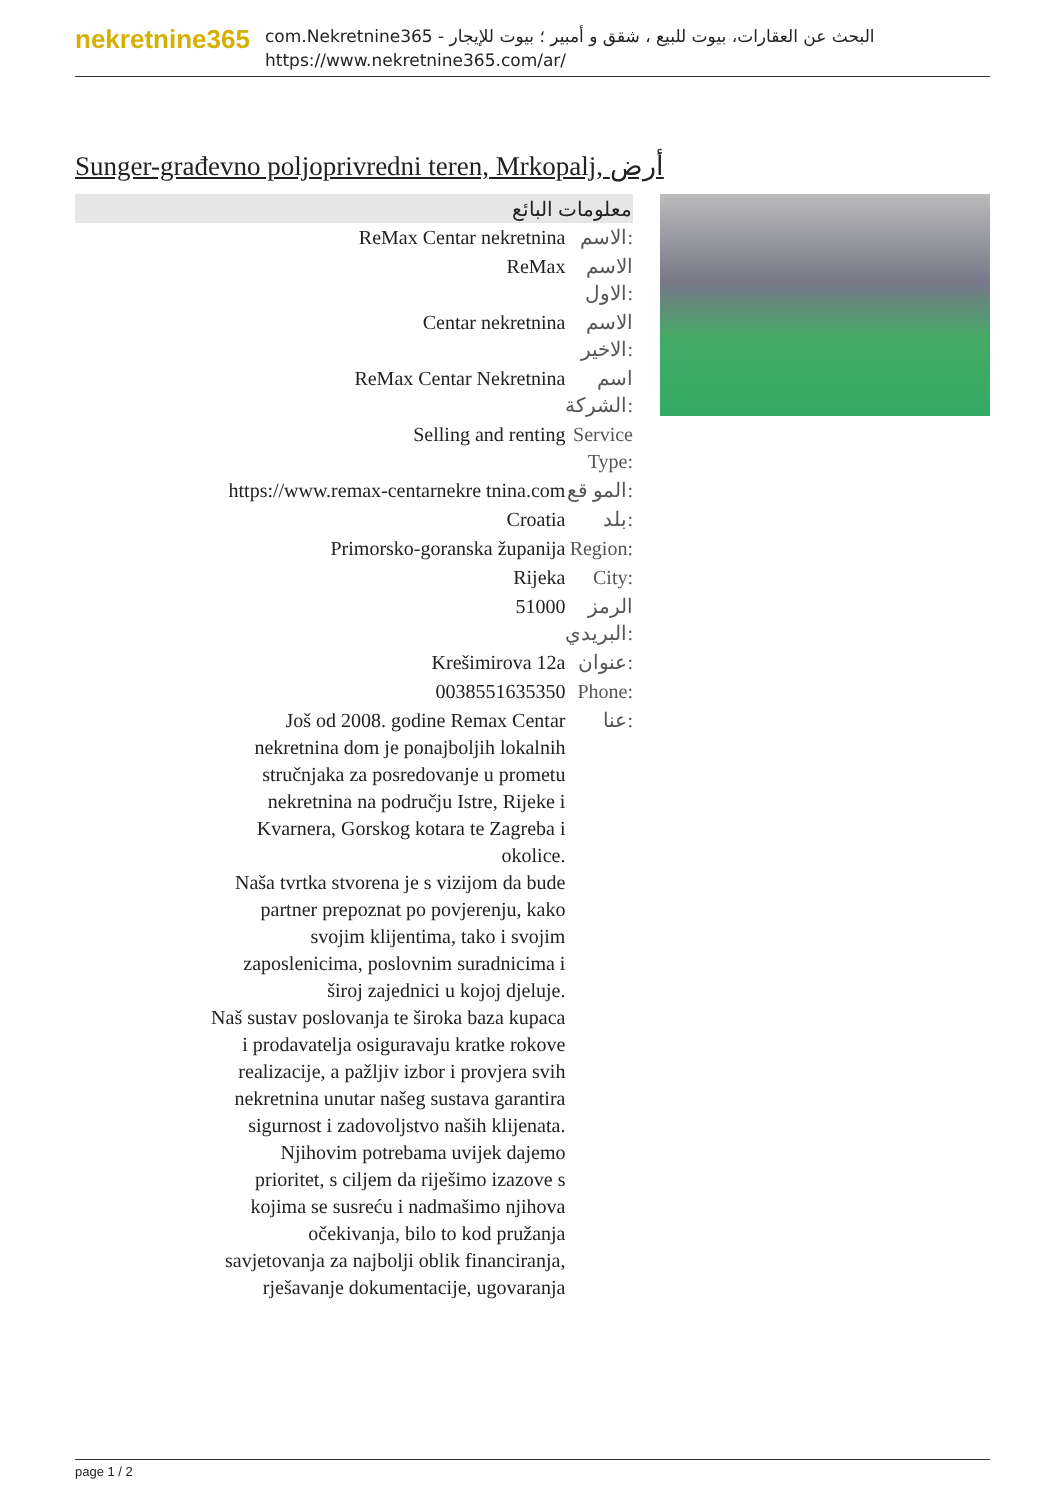nekretnine365
com.Nekretnine365 - البحث عن العقارات، بيوت للبيع ، شقق و أمبير ؛ بيوت للإيجار
https://www.nekretnine365.com/ar/
Sunger-građevno poljoprivredni teren, Mrkopalj, أرض
| معلومات البائع | |
| --- | --- |
| ReMax Centar nekretnina | الاسم: |
| ReMax | الاسم الاول: |
| Centar nekretnina | الاسم الاخير: |
| ReMax Centar Nekretnina | اسم الشركة: |
| Selling and renting | Service Type: |
| https://www.remax-centarnekre tnina.com | المو قع: |
| Croatia | بلد: |
| Primorsko-goranska županija | Region: |
| Rijeka | City: |
| 51000 | الرمز البريدي: |
| Krešimirova 12a | عنوان: |
| 0038551635350 | Phone: |
| Još od 2008. godine Remax Centar nekretnina dom je ponajboljih lokalnih stručnjaka za posredovanje u prometu nekretnina na području Istre, Rijeke i Kvarnera, Gorskog kotara te Zagreba i okolice. Naša tvrtka stvorena je s vizijom da bude partner prepoznat po povjerenju, kako svojim klijentima, tako i svojim zaposlenicima, poslovnim suradnicima i široj zajednici u kojoj djeluje. Naš sustav poslovanja te široka baza kupaca i prodavatelja osiguravaju kratke rokove realizacije, a pažljiv izbor i provjera svih nekretnina unutar našeg sustava garantira sigurnost i zadovoljstvo naših klijenata. Njihovim potrebama uvijek dajemo prioritet, s ciljem da riješimo izazove s kojima se susreću i nadmašimo njihova očekivanja, bilo to kod pružanja savjetovanja za najbolji oblik financiranja, rješavanje dokumentacije, ugovaranja | عنا: |
page 1 / 2